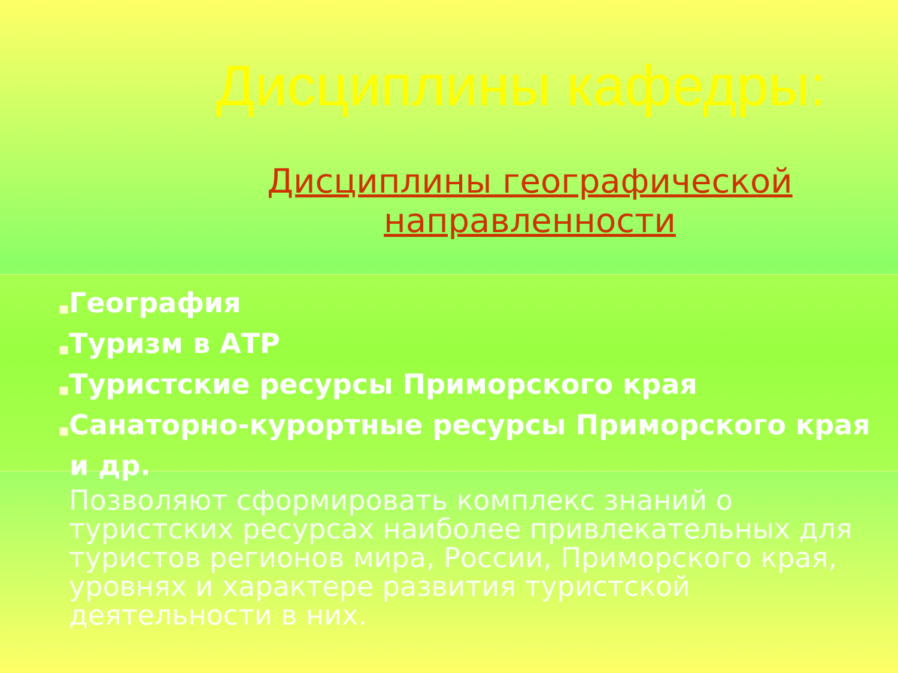Дисциплины кафедры:
Дисциплины географической
направленности
■География
■Туризм в АТР
■Туристские ресурсы Приморского края
■Санаторно-курортные ресурсы Приморского края и др.
Позволяют сформировать комплекс знаний о туристских ресурсах наиболее привлекательных для туристов регионов мира, России, Приморского края, уровнях и характере развития туристской деятельности в них.